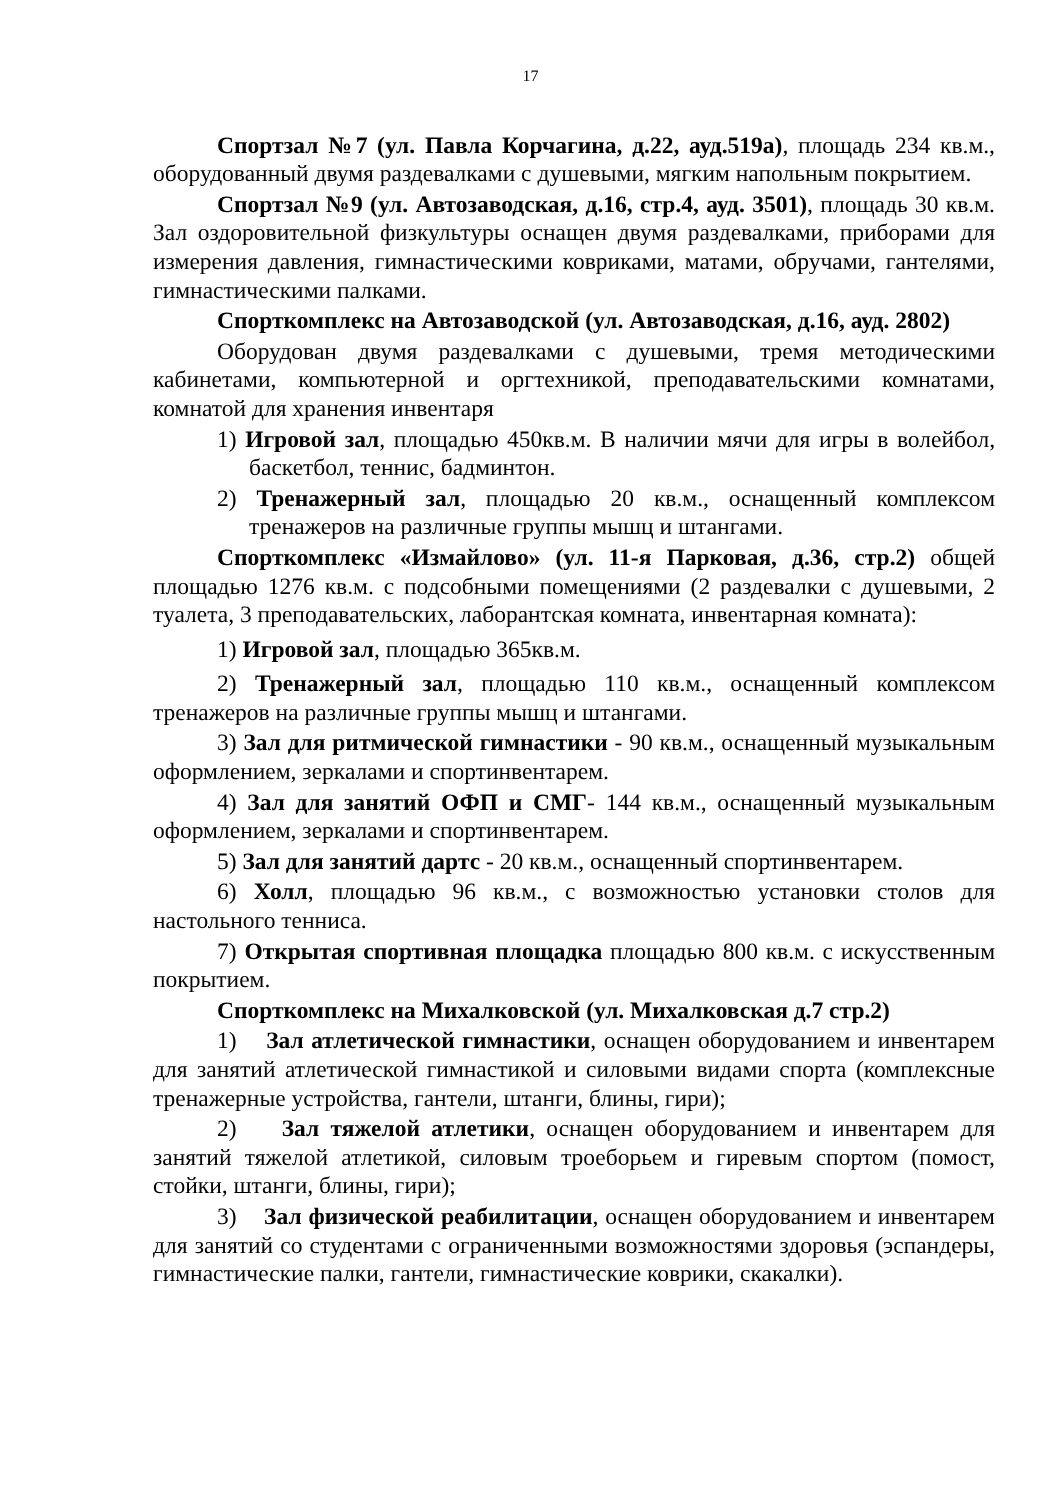17
Спортзал №7 (ул. Павла Корчагина, д.22, ауд.519а), площадь 234 кв.м., оборудованный двумя раздевалками с душевыми, мягким напольным покрытием.
Спортзал №9 (ул. Автозаводская, д.16, стр.4, ауд. 3501), площадь 30 кв.м. Зал оздоровительной физкультуры оснащен двумя раздевалками, приборами для измерения давления, гимнастическими ковриками, матами, обручами, гантелями, гимнастическими палками.
Спорткомплекс на Автозаводской (ул. Автозаводская, д.16, ауд. 2802)
Оборудован двумя раздевалками с душевыми, тремя методическими кабинетами, компьютерной и оргтехникой, преподавательскими комнатами, комнатой для хранения инвентаря
1) Игровой зал, площадью 450кв.м. В наличии мячи для игры в волейбол, баскетбол, теннис, бадминтон.
2) Тренажерный зал, площадью 20 кв.м., оснащенный комплексом тренажеров на различные группы мышц и штангами.
Спорткомплекс «Измайлово» (ул. 11-я Парковая, д.36, стр.2) общей площадью 1276 кв.м. с подсобными помещениями (2 раздевалки с душевыми, 2 туалета, 3 преподавательских, лаборантская комната, инвентарная комната):
1) Игровой зал, площадью 365кв.м.
2) Тренажерный зал, площадью 110 кв.м., оснащенный комплексом тренажеров на различные группы мышц и штангами.
3) Зал для ритмической гимнастики - 90 кв.м., оснащенный музыкальным оформлением, зеркалами и спортинвентарем.
4) Зал для занятий ОФП и СМГ- 144 кв.м., оснащенный музыкальным оформлением, зеркалами и спортинвентарем.
5) Зал для занятий дартс - 20 кв.м., оснащенный спортинвентарем.
6) Холл, площадью 96 кв.м., с возможностью установки столов для настольного тенниса.
7) Открытая спортивная площадка площадью 800 кв.м. с искусственным покрытием.
Спорткомплекс на Михалковской (ул. Михалковская д.7 стр.2)
1) Зал атлетической гимнастики, оснащен оборудованием и инвентарем для занятий атлетической гимнастикой и силовыми видами спорта (комплексные тренажерные устройства, гантели, штанги, блины, гири);
2) Зал тяжелой атлетики, оснащен оборудованием и инвентарем для занятий тяжелой атлетикой, силовым троеборьем и гиревым спортом (помост, стойки, штанги, блины, гири);
3) Зал физической реабилитации, оснащен оборудованием и инвентарем для занятий со студентами с ограниченными возможностями здоровья (эспандеры, гимнастические палки, гантели, гимнастические коврики, скакалки).